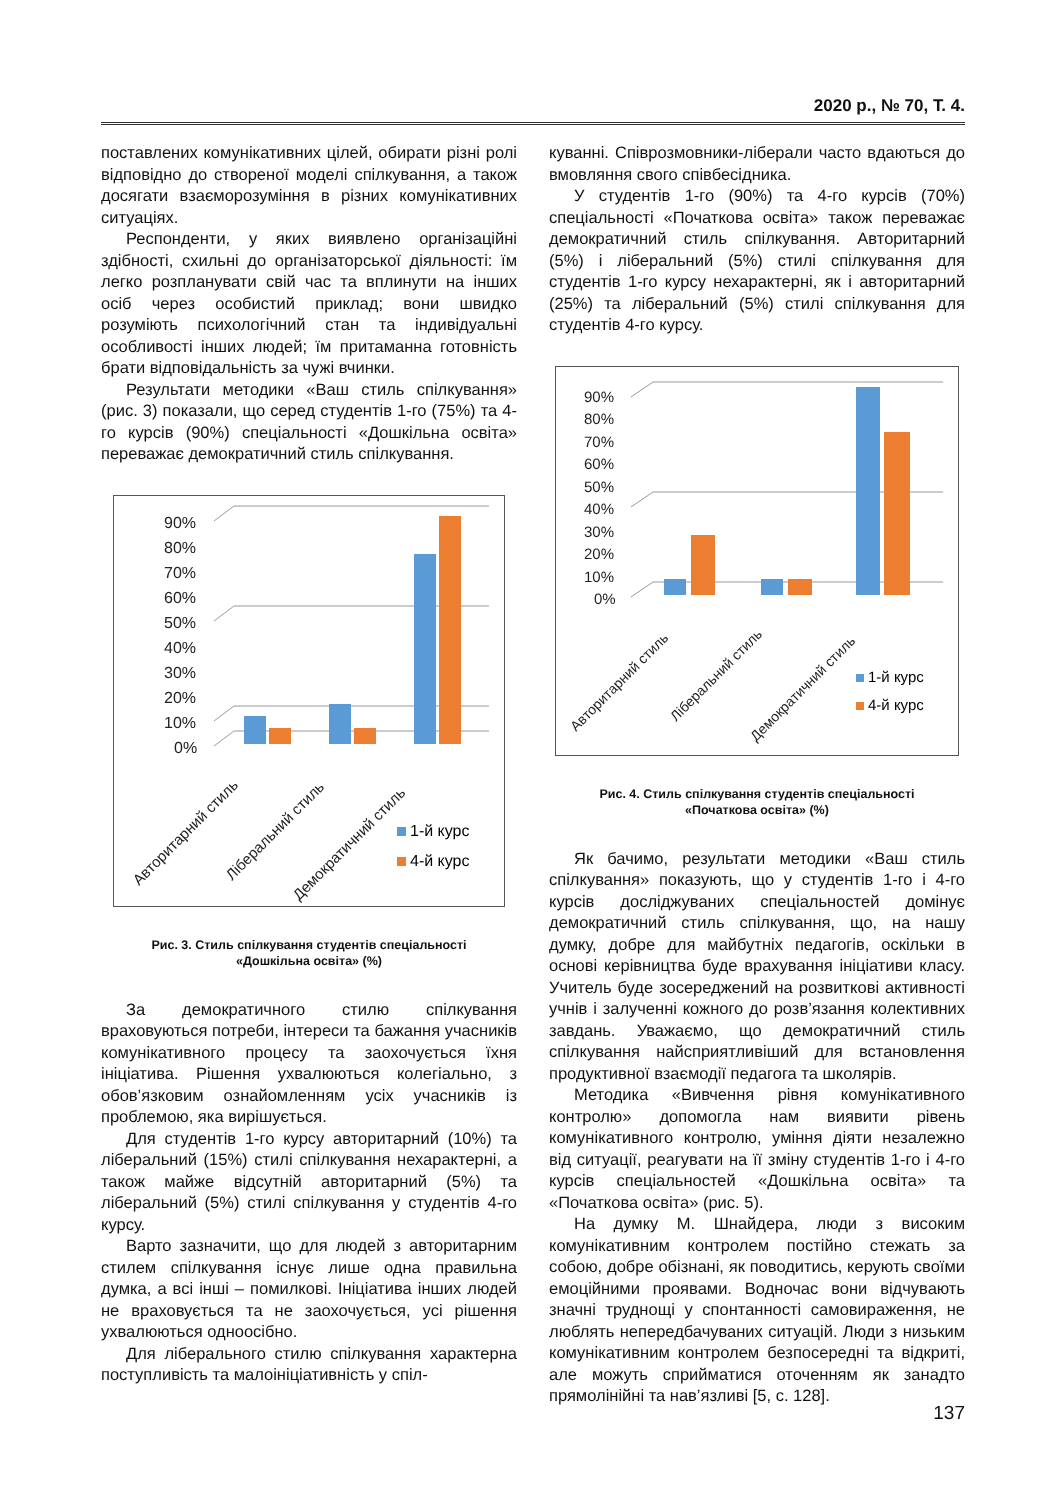2020 р., № 70, Т. 4.
поставлених комунікативних цілей, обирати різні ролі відповідно до створеної моделі спілкування, а також досягати взаєморозуміння в різних комунікативних ситуаціях.
Респонденти, у яких виявлено організаційні здібності, схильні до організаторської діяльності: їм легко розпланувати свій час та вплинути на інших осіб через особистий приклад; вони швидко розуміють психологічний стан та індивідуальні особливості інших людей; їм притаманна готовність брати відповідальність за чужі вчинки.
Результати методики «Ваш стиль спілкування» (рис. 3) показали, що серед студентів 1-го (75%) та 4-го курсів (90%) спеціальності «Дошкільна освіта» переважає демократичний стиль спілкування.
90%
80%
70%
60%
50%
40%
30%
20%
10%
0%
Авторитарний стиль
Ліберальний стиль
Демократичний стиль
1-й курс
4-й курс
Рис. 3. Стиль спілкування студентів спеціальності
«Дошкільна освіта» (%)
За демократичного стилю спілкування враховуються потреби, інтереси та бажання учасників комунікативного процесу та заохочується їхня ініціатива. Рішення ухвалюються колегіально, з обов’язковим ознайомленням усіх учасників із проблемою, яка вирішується.
Для студентів 1-го курсу авторитарний (10%) та ліберальний (15%) стилі спілкування нехарактерні, а також майже відсутній авторитарний (5%) та ліберальний (5%) стилі спілкування у студентів 4-го курсу.
Варто зазначити, що для людей з авторитарним стилем спілкування існує лише одна правильна думка, а всі інші – помилкові. Ініціатива інших людей не враховується та не заохочується, усі рішення ухвалюються одноосібно.
Для ліберального стилю спілкування характерна поступливість та малоініціативність у спіл-
куванні. Співрозмовники-ліберали часто вдаються до вмовляння свого співбесідника.
У студентів 1-го (90%) та 4-го курсів (70%) спеціальності «Початкова освіта» також переважає демократичний стиль спілкування. Авторитарний (5%) і ліберальний (5%) стилі спілкування для студентів 1-го курсу нехарактерні, як і авторитарний (25%) та ліберальний (5%) стилі спілкування для студентів 4-го курсу.
90%
80%
70%
60%
50%
40%
30%
20%
10%
0%
Авторитарний стиль
Ліберальний стиль
Демократичний стиль
1-й курс
4-й курс
Рис. 4. Стиль спілкування студентів спеціальності
«Початкова освіта» (%)
Як бачимо, результати методики «Ваш стиль спілкування» показують, що у студентів 1-го і 4-го курсів досліджуваних спеціальностей домінує демократичний стиль спілкування, що, на нашу думку, добре для майбутніх педагогів, оскільки в основі керівництва буде врахування ініціативи класу. Учитель буде зосереджений на розвиткові активності учнів і залученні кожного до розв’язання колективних завдань. Уважаємо, що демократичний стиль спілкування найсприятливіший для встановлення продуктивної взаємодії педагога та школярів.
Методика «Вивчення рівня комунікативного контролю» допомогла нам виявити рівень комунікативного контролю, уміння діяти незалежно від ситуації, реагувати на її зміну студентів 1-го і 4-го курсів спеціальностей «Дошкільна освіта» та «Початкова освіта» (рис. 5).
На думку М. Шнайдера, люди з високим комунікативним контролем постійно стежать за собою, добре обізнані, як поводитись, керують своїми емоційними проявами. Водночас вони відчувають значні труднощі у спонтанності самовираження, не люблять непередбачуваних ситуацій. Люди з низьким комунікативним контролем безпосередні та відкриті, але можуть сприйматися оточенням як занадто прямолінійні та нав’язливі [5, с. 128].
137